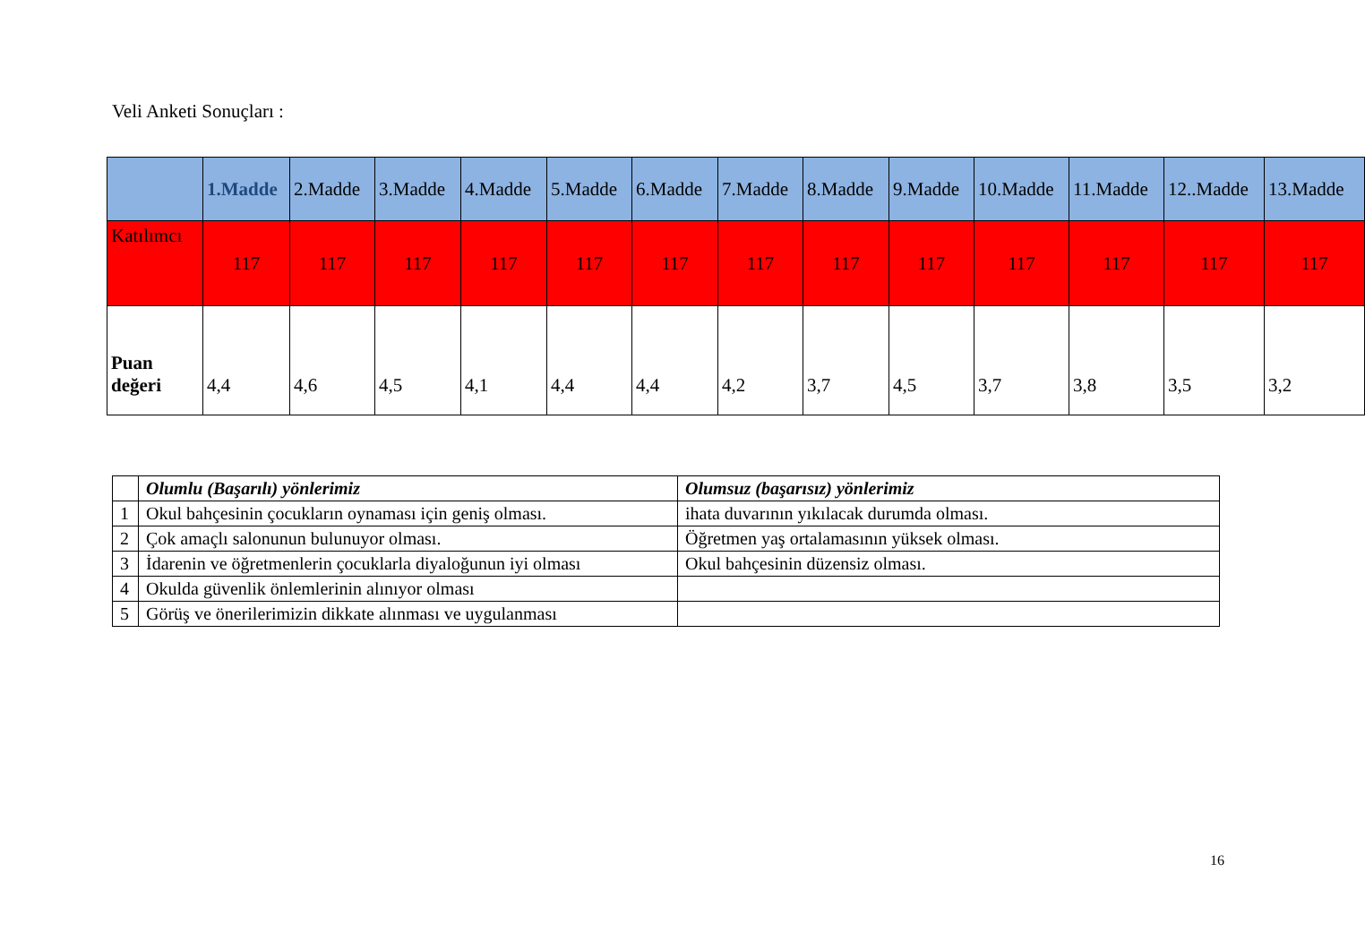Veli Anketi Sonuçları :
| | 1.Madde | 2.Madde | 3.Madde | 4.Madde | 5.Madde | 6.Madde | 7.Madde | 8.Madde | 9.Madde | 10.Madde | 11.Madde | 12..Madde | 13.Madde |
| --- | --- | --- | --- | --- | --- | --- | --- | --- | --- | --- | --- | --- | --- |
| Katılımcı | 117 | 117 | 117 | 117 | 117 | 117 | 117 | 117 | 117 | 117 | 117 | 117 | 117 |
| Puan değeri | 4,4 | 4,6 | 4,5 | 4,1 | 4,4 | 4,4 | 4,2 | 3,7 | 4,5 | 3,7 | 3,8 | 3,5 | 3,2 |
| | Olumlu (Başarılı) yönlerimiz | Olumsuz (başarısız) yönlerimiz |
| 1 | Okul bahçesinin çocukların oynaması için geniş olması. | ihata duvarının yıkılacak durumda olması. |
| 2 | Çok amaçlı salonunun bulunuyor olması. | Öğretmen yaş ortalamasının yüksek olması. |
| 3 | İdarenin ve öğretmenlerin çocuklarla diyaloğunun iyi olması | Okul bahçesinin düzensiz olması. |
| 4 | Okulda güvenlik önlemlerinin alınıyor olması | |
| 5 | Görüş ve önerilerimizin dikkate alınması ve uygulanması | |
16